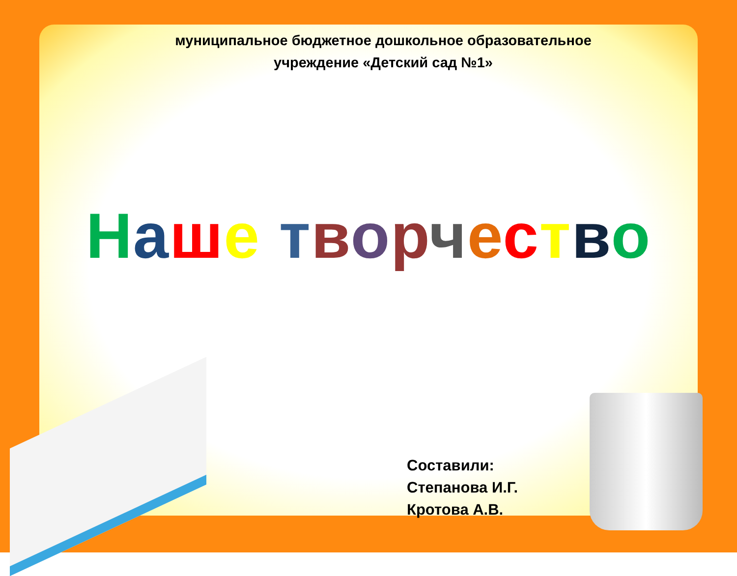муниципальное бюджетное дошкольное образовательное учреждение «Детский сад №1»
Наше творчество
Составили:
Степанова И.Г.
Кротова А.В.